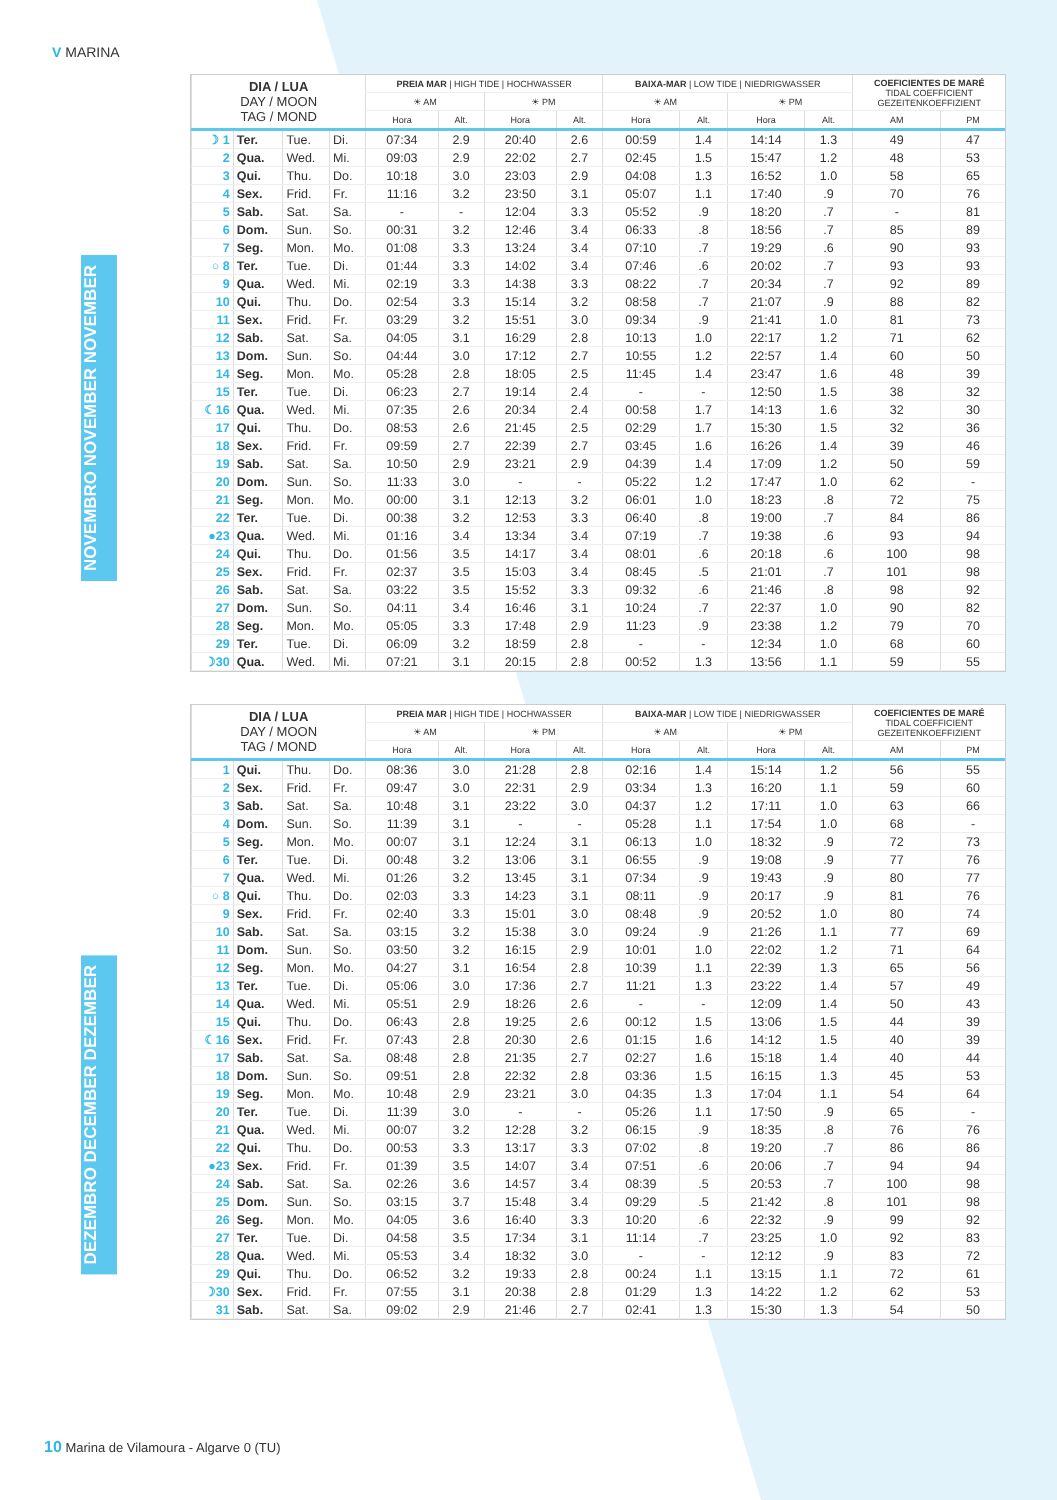V MARINA
NOVEMBRO NOVEMBER NOVEMBER
| DIA / LUA DAY / MOON TAG / MOND | | | | PREIA MAR / HIGH TIDE / HOCHWASSER | | | | BAIXA-MAR / LOW TIDE / NIEDRIGWASSER | | | | COEFICIENTES DE MARÉ TIDAL COEFFICIENT GEZEITENKOEFFIZIENT | |
| --- | --- | --- | --- | --- | --- | --- | --- | --- | --- | --- | --- | --- | --- |
| | | | | ☀ AM | | ☀ PM | | ☀ AM | | ☀ PM | | | |
| | | | | Hora | Alt. | Hora | Alt. | Hora | Alt. | Hora | Alt. | AM | PM |
| ☽ 1 | Ter. | Tue. | Di. | 07:34 | 2.9 | 20:40 | 2.6 | 00:59 | 1.4 | 14:14 | 1.3 | 49 | 47 |
| 2 | Qua. | Wed. | Mi. | 09:03 | 2.9 | 22:02 | 2.7 | 02:45 | 1.5 | 15:47 | 1.2 | 48 | 53 |
| 3 | Qui. | Thu. | Do. | 10:18 | 3.0 | 23:03 | 2.9 | 04:08 | 1.3 | 16:52 | 1.0 | 58 | 65 |
| 4 | Sex. | Frid. | Fr. | 11:16 | 3.2 | 23:50 | 3.1 | 05:07 | 1.1 | 17:40 | .9 | 70 | 76 |
| 5 | Sab. | Sat. | Sa. | - | - | 12:04 | 3.3 | 05:52 | .9 | 18:20 | .7 | - | 81 |
| 6 | Dom. | Sun. | So. | 00:31 | 3.2 | 12:46 | 3.4 | 06:33 | .8 | 18:56 | .7 | 85 | 89 |
| 7 | Seg. | Mon. | Mo. | 01:08 | 3.3 | 13:24 | 3.4 | 07:10 | .7 | 19:29 | .6 | 90 | 93 |
| ○ 8 | Ter. | Tue. | Di. | 01:44 | 3.3 | 14:02 | 3.4 | 07:46 | .6 | 20:02 | .7 | 93 | 93 |
| 9 | Qua. | Wed. | Mi. | 02:19 | 3.3 | 14:38 | 3.3 | 08:22 | .7 | 20:34 | .7 | 92 | 89 |
| 10 | Qui. | Thu. | Do. | 02:54 | 3.3 | 15:14 | 3.2 | 08:58 | .7 | 21:07 | .9 | 88 | 82 |
| 11 | Sex. | Frid. | Fr. | 03:29 | 3.2 | 15:51 | 3.0 | 09:34 | .9 | 21:41 | 1.0 | 81 | 73 |
| 12 | Sab. | Sat. | Sa. | 04:05 | 3.1 | 16:29 | 2.8 | 10:13 | 1.0 | 22:17 | 1.2 | 71 | 62 |
| 13 | Dom. | Sun. | So. | 04:44 | 3.0 | 17:12 | 2.7 | 10:55 | 1.2 | 22:57 | 1.4 | 60 | 50 |
| 14 | Seg. | Mon. | Mo. | 05:28 | 2.8 | 18:05 | 2.5 | 11:45 | 1.4 | 23:47 | 1.6 | 48 | 39 |
| 15 | Ter. | Tue. | Di. | 06:23 | 2.7 | 19:14 | 2.4 | - | - | 12:50 | 1.5 | 38 | 32 |
| ☾16 | Qua. | Wed. | Mi. | 07:35 | 2.6 | 20:34 | 2.4 | 00:58 | 1.7 | 14:13 | 1.6 | 32 | 30 |
| 17 | Qui. | Thu. | Do. | 08:53 | 2.6 | 21:45 | 2.5 | 02:29 | 1.7 | 15:30 | 1.5 | 32 | 36 |
| 18 | Sex. | Frid. | Fr. | 09:59 | 2.7 | 22:39 | 2.7 | 03:45 | 1.6 | 16:26 | 1.4 | 39 | 46 |
| 19 | Sab. | Sat. | Sa. | 10:50 | 2.9 | 23:21 | 2.9 | 04:39 | 1.4 | 17:09 | 1.2 | 50 | 59 |
| 20 | Dom. | Sun. | So. | 11:33 | 3.0 | - | - | 05:22 | 1.2 | 17:47 | 1.0 | 62 | - |
| 21 | Seg. | Mon. | Mo. | 00:00 | 3.1 | 12:13 | 3.2 | 06:01 | 1.0 | 18:23 | .8 | 72 | 75 |
| 22 | Ter. | Tue. | Di. | 00:38 | 3.2 | 12:53 | 3.3 | 06:40 | .8 | 19:00 | .7 | 84 | 86 |
| ●23 | Qua. | Wed. | Mi. | 01:16 | 3.4 | 13:34 | 3.4 | 07:19 | .7 | 19:38 | .6 | 93 | 94 |
| 24 | Qui. | Thu. | Do. | 01:56 | 3.5 | 14:17 | 3.4 | 08:01 | .6 | 20:18 | .6 | 100 | 98 |
| 25 | Sex. | Frid. | Fr. | 02:37 | 3.5 | 15:03 | 3.4 | 08:45 | .5 | 21:01 | .7 | 101 | 98 |
| 26 | Sab. | Sat. | Sa. | 03:22 | 3.5 | 15:52 | 3.3 | 09:32 | .6 | 21:46 | .8 | 98 | 92 |
| 27 | Dom. | Sun. | So. | 04:11 | 3.4 | 16:46 | 3.1 | 10:24 | .7 | 22:37 | 1.0 | 90 | 82 |
| 28 | Seg. | Mon. | Mo. | 05:05 | 3.3 | 17:48 | 2.9 | 11:23 | .9 | 23:38 | 1.2 | 79 | 70 |
| 29 | Ter. | Tue. | Di. | 06:09 | 3.2 | 18:59 | 2.8 | - | - | 12:34 | 1.0 | 68 | 60 |
| ☽30 | Qua. | Wed. | Mi. | 07:21 | 3.1 | 20:15 | 2.8 | 00:52 | 1.3 | 13:56 | 1.1 | 59 | 55 |
DEZEMBRO DECEMBER DEZEMBER
| DIA / LUA DAY / MOON TAG / MOND | | | | PREIA MAR / HIGH TIDE / HOCHWASSER | | | | BAIXA-MAR / LOW TIDE / NIEDRIGWASSER | | | | COEFICIENTES DE MARÉ TIDAL COEFFICIENT GEZEITENKOEFFIZIENT | |
| --- | --- | --- | --- | --- | --- | --- | --- | --- | --- | --- | --- | --- | --- |
| | | | | ☀ AM | | ☀ PM | | ☀ AM | | ☀ PM | | | |
| | | | | Hora | Alt. | Hora | Alt. | Hora | Alt. | Hora | Alt. | AM | PM |
| 1 | Qui. | Thu. | Do. | 08:36 | 3.0 | 21:28 | 2.8 | 02:16 | 1.4 | 15:14 | 1.2 | 56 | 55 |
| 2 | Sex. | Frid. | Fr. | 09:47 | 3.0 | 22:31 | 2.9 | 03:34 | 1.3 | 16:20 | 1.1 | 59 | 60 |
| 3 | Sab. | Sat. | Sa. | 10:48 | 3.1 | 23:22 | 3.0 | 04:37 | 1.2 | 17:11 | 1.0 | 63 | 66 |
| 4 | Dom. | Sun. | So. | 11:39 | 3.1 | - | - | 05:28 | 1.1 | 17:54 | 1.0 | 68 | - |
| 5 | Seg. | Mon. | Mo. | 00:07 | 3.1 | 12:24 | 3.1 | 06:13 | 1.0 | 18:32 | .9 | 72 | 73 |
| 6 | Ter. | Tue. | Di. | 00:48 | 3.2 | 13:06 | 3.1 | 06:55 | .9 | 19:08 | .9 | 77 | 76 |
| 7 | Qua. | Wed. | Mi. | 01:26 | 3.2 | 13:45 | 3.1 | 07:34 | .9 | 19:43 | .9 | 80 | 77 |
| ○ 8 | Qui. | Thu. | Do. | 02:03 | 3.3 | 14:23 | 3.1 | 08:11 | .9 | 20:17 | .9 | 81 | 76 |
| 9 | Sex. | Frid. | Fr. | 02:40 | 3.3 | 15:01 | 3.0 | 08:48 | .9 | 20:52 | 1.0 | 80 | 74 |
| 10 | Sab. | Sat. | Sa. | 03:15 | 3.2 | 15:38 | 3.0 | 09:24 | .9 | 21:26 | 1.1 | 77 | 69 |
| 11 | Dom. | Sun. | So. | 03:50 | 3.2 | 16:15 | 2.9 | 10:01 | 1.0 | 22:02 | 1.2 | 71 | 64 |
| 12 | Seg. | Mon. | Mo. | 04:27 | 3.1 | 16:54 | 2.8 | 10:39 | 1.1 | 22:39 | 1.3 | 65 | 56 |
| 13 | Ter. | Tue. | Di. | 05:06 | 3.0 | 17:36 | 2.7 | 11:21 | 1.3 | 23:22 | 1.4 | 57 | 49 |
| 14 | Qua. | Wed. | Mi. | 05:51 | 2.9 | 18:26 | 2.6 | - | - | 12:09 | 1.4 | 50 | 43 |
| 15 | Qui. | Thu. | Do. | 06:43 | 2.8 | 19:25 | 2.6 | 00:12 | 1.5 | 13:06 | 1.5 | 44 | 39 |
| ☾16 | Sex. | Frid. | Fr. | 07:43 | 2.8 | 20:30 | 2.6 | 01:15 | 1.6 | 14:12 | 1.5 | 40 | 39 |
| 17 | Sab. | Sat. | Sa. | 08:48 | 2.8 | 21:35 | 2.7 | 02:27 | 1.6 | 15:18 | 1.4 | 40 | 44 |
| 18 | Dom. | Sun. | So. | 09:51 | 2.8 | 22:32 | 2.8 | 03:36 | 1.5 | 16:15 | 1.3 | 45 | 53 |
| 19 | Seg. | Mon. | Mo. | 10:48 | 2.9 | 23:21 | 3.0 | 04:35 | 1.3 | 17:04 | 1.1 | 54 | 64 |
| 20 | Ter. | Tue. | Di. | 11:39 | 3.0 | - | - | 05:26 | 1.1 | 17:50 | .9 | 65 | - |
| 21 | Qua. | Wed. | Mi. | 00:07 | 3.2 | 12:28 | 3.2 | 06:15 | .9 | 18:35 | .8 | 76 | 76 |
| 22 | Qui. | Thu. | Do. | 00:53 | 3.3 | 13:17 | 3.3 | 07:02 | .8 | 19:20 | .7 | 86 | 86 |
| ●23 | Sex. | Frid. | Fr. | 01:39 | 3.5 | 14:07 | 3.4 | 07:51 | .6 | 20:06 | .7 | 94 | 94 |
| 24 | Sab. | Sat. | Sa. | 02:26 | 3.6 | 14:57 | 3.4 | 08:39 | .5 | 20:53 | .7 | 100 | 98 |
| 25 | Dom. | Sun. | So. | 03:15 | 3.7 | 15:48 | 3.4 | 09:29 | .5 | 21:42 | .8 | 101 | 98 |
| 26 | Seg. | Mon. | Mo. | 04:05 | 3.6 | 16:40 | 3.3 | 10:20 | .6 | 22:32 | .9 | 99 | 92 |
| 27 | Ter. | Tue. | Di. | 04:58 | 3.5 | 17:34 | 3.1 | 11:14 | .7 | 23:25 | 1.0 | 92 | 83 |
| 28 | Qua. | Wed. | Mi. | 05:53 | 3.4 | 18:32 | 3.0 | - | - | 12:12 | .9 | 83 | 72 |
| 29 | Qui. | Thu. | Do. | 06:52 | 3.2 | 19:33 | 2.8 | 00:24 | 1.1 | 13:15 | 1.1 | 72 | 61 |
| ☽30 | Sex. | Frid. | Fr. | 07:55 | 3.1 | 20:38 | 2.8 | 01:29 | 1.3 | 14:22 | 1.2 | 62 | 53 |
| 31 | Sab. | Sat. | Sa. | 09:02 | 2.9 | 21:46 | 2.7 | 02:41 | 1.3 | 15:30 | 1.3 | 54 | 50 |
10 Marina de Vilamoura - Algarve 0 (TU)